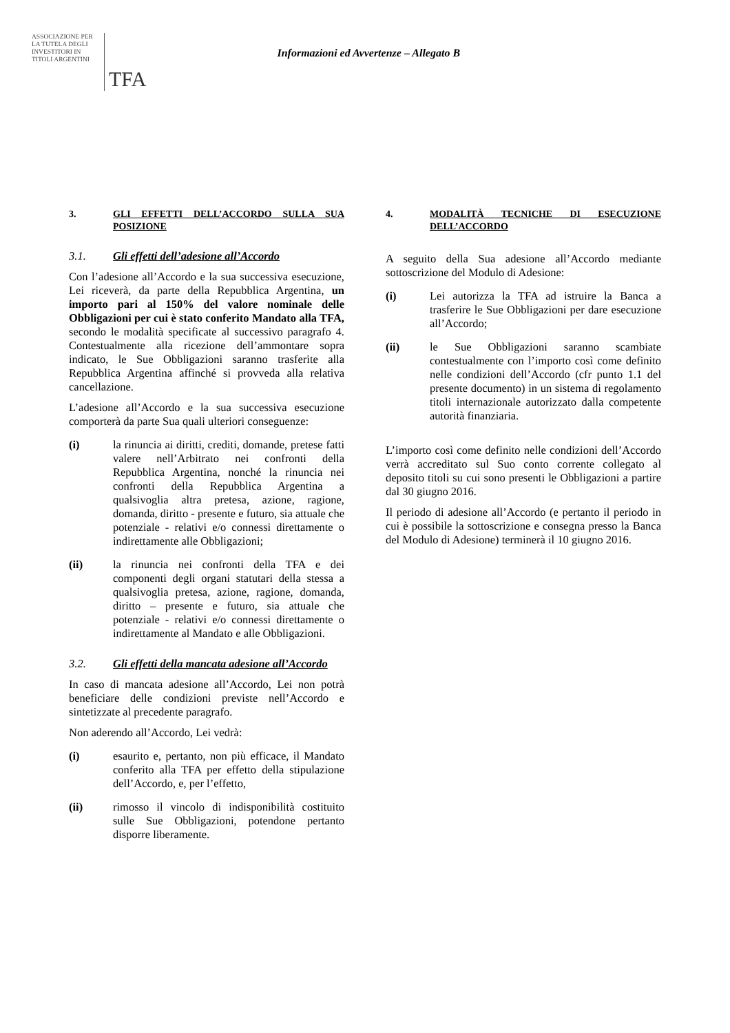ASSOCIAZIONE PER
LA TUTELA DEGLI
INVESTITORI IN
TITOLI ARGENTINI
TFA
Informazioni ed Avvertenze – Allegato B
3. GLI EFFETTI DELL’ACCORDO SULLA SUA POSIZIONE
3.1. Gli effetti dell’adesione all’Accordo
Con l’adesione all’Accordo e la sua successiva esecuzione, Lei riceverà, da parte della Repubblica Argentina, un importo pari al 150% del valore nominale delle Obbligazioni per cui è stato conferito Mandato alla TFA, secondo le modalità specificate al successivo paragrafo 4. Contestualmente alla ricezione dell’ammontare sopra indicato, le Sue Obbligazioni saranno trasferite alla Repubblica Argentina affinché si provveda alla relativa cancellazione.
L’adesione all’Accordo e la sua successiva esecuzione comporterà da parte Sua quali ulteriori conseguenze:
(i) la rinuncia ai diritti, crediti, domande, pretese fatti valere nell’Arbitrato nei confronti della Repubblica Argentina, nonché la rinuncia nei confronti della Repubblica Argentina a qualsivoglia altra pretesa, azione, ragione, domanda, diritto - presente e futuro, sia attuale che potenziale - relativi e/o connessi direttamente o indirettamente alle Obbligazioni;
(ii) la rinuncia nei confronti della TFA e dei componenti degli organi statutari della stessa a qualsivoglia pretesa, azione, ragione, domanda, diritto – presente e futuro, sia attuale che potenziale - relativi e/o connessi direttamente o indirettamente al Mandato e alle Obbligazioni.
3.2. Gli effetti della mancata adesione all’Accordo
In caso di mancata adesione all’Accordo, Lei non potrà beneficiare delle condizioni previste nell’Accordo e sintetizzate al precedente paragrafo.
Non aderendo all’Accordo, Lei vedrà:
(i) esaurito e, pertanto, non più efficace, il Mandato conferito alla TFA per effetto della stipulazione dell’Accordo, e, per l’effetto,
(ii) rimosso il vincolo di indisponibilità costituito sulle Sue Obbligazioni, potendone pertanto disporre liberamente.
4. MODALITÀ TECNICHE DI ESECUZIONE DELL’ACCORDO
A seguito della Sua adesione all’Accordo mediante sottoscrizione del Modulo di Adesione:
(i) Lei autorizza la TFA ad istruire la Banca a trasferire le Sue Obbligazioni per dare esecuzione all’Accordo;
(ii) le Sue Obbligazioni saranno scambiate contestualmente con l’importo così come definito nelle condizioni dell’Accordo (cfr punto 1.1 del presente documento) in un sistema di regolamento titoli internazionale autorizzato dalla competente autorità finanziaria.
L’importo così come definito nelle condizioni dell’Accordo verrà accreditato sul Suo conto corrente collegato al deposito titoli su cui sono presenti le Obbligazioni a partire dal 30 giugno 2016.
Il periodo di adesione all’Accordo (e pertanto il periodo in cui è possibile la sottoscrizione e consegna presso la Banca del Modulo di Adesione) terminerà il 10 giugno 2016.